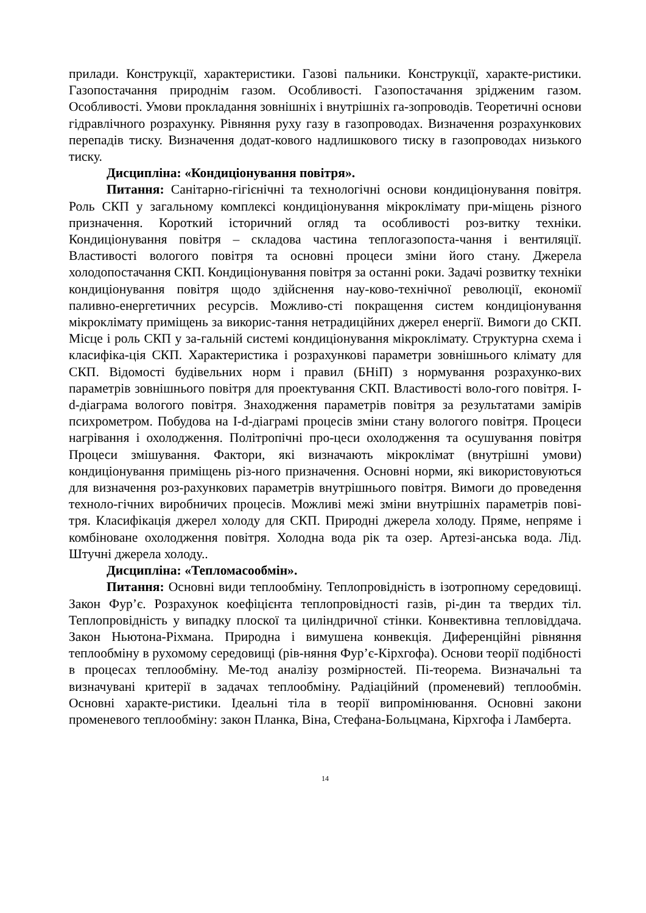прилади. Конструкції, характеристики. Газові пальники. Конструкції, характе-ристики. Газопостачання природнім газом. Особливості. Газопостачання зрідженим газом. Особливості. Умови прокладання зовнішніх і внутрішніх га-зопроводів. Теоретичні основи гідравлічного розрахунку. Рівняння руху газу в газопроводах. Визначення розрахункових перепадів тиску. Визначення додат-кового надлишкового тиску в газопроводах низького тиску.
Дисципліна: «Кондиціонування повітря».
Питання: Санітарно-гігієнічні та технологічні основи кондиціонування повітря. Роль СКП у загальному комплексі кондиціонування мікроклімату при-міщень різного призначення. Короткий історичний огляд та особливості роз-витку техніки. Кондиціонування повітря – складова частина теплогазопоста-чання і вентиляції. Властивості вологого повітря та основні процеси зміни його стану. Джерела холодопостачання СКП. Кондиціонування повітря за останні роки. Задачі розвитку техніки кондиціонування повітря щодо здійснення нау-ково-технічної революції, економії паливно-енергетичних ресурсів. Можливо-сті покращення систем кондиціонування мікроклімату приміщень за викорис-тання нетрадиційних джерел енергії. Вимоги до СКП. Місце і роль СКП у за-гальній системі кондиціонування мікроклімату. Структурна схема і класифіка-ція СКП. Характеристика і розрахункові параметри зовнішнього клімату для СКП. Відомості будівельних норм і правил (БНіП) з нормування розрахунко-вих параметрів зовнішнього повітря для проектування СКП. Властивості воло-гого повітря. I-d-діаграма вологого повітря. Знаходження параметрів повітря за результатами замірів психрометром. Побудова на I-d-діаграмі процесів зміни стану вологого повітря. Процеси нагрівання і охолодження. Політропічні про-цеси охолодження та осушування повітря Процеси змішування. Фактори, які визначають мікроклімат (внутрішні умови) кондиціонування приміщень різ-ного призначення. Основні норми, які використовуються для визначення роз-рахункових параметрів внутрішнього повітря. Вимоги до проведення техноло-гічних виробничих процесів. Можливі межі зміни внутрішніх параметрів пові-тря. Класифікація джерел холоду для СКП. Природні джерела холоду. Пряме, непряме і комбіноване охолодження повітря. Холодна вода рік та озер. Артезі-анська вода. Лід. Штучні джерела холоду..
Дисципліна: «Тепломасообмін».
Питання: Основні види теплообміну. Теплопровідність в ізотропному середовищі. Закон Фур’є. Розрахунок коефіцієнта теплопровідності газів, рі-дин та твердих тіл. Теплопровідність у випадку плоскої та циліндричної стінки. Конвективна тепловіддача. Закон Ньютона-Ріхмана. Природна і вимушена конвекція. Диференційні рівняння теплообміну в рухомому середовищі (рів-няння Фур’є-Кірхгофа). Основи теорії подібності в процесах теплообміну. Ме-тод аналізу розмірностей. Пі-теорема. Визначальні та визначувані критерії в задачах теплообміну. Радіаційний (променевий) теплообмін. Основні характе-ристики. Ідеальні тіла в теорії випромінювання. Основні закони променевого теплообміну: закон Планка, Віна, Стефана-Больцмана, Кірхгофа і Ламберта.
14